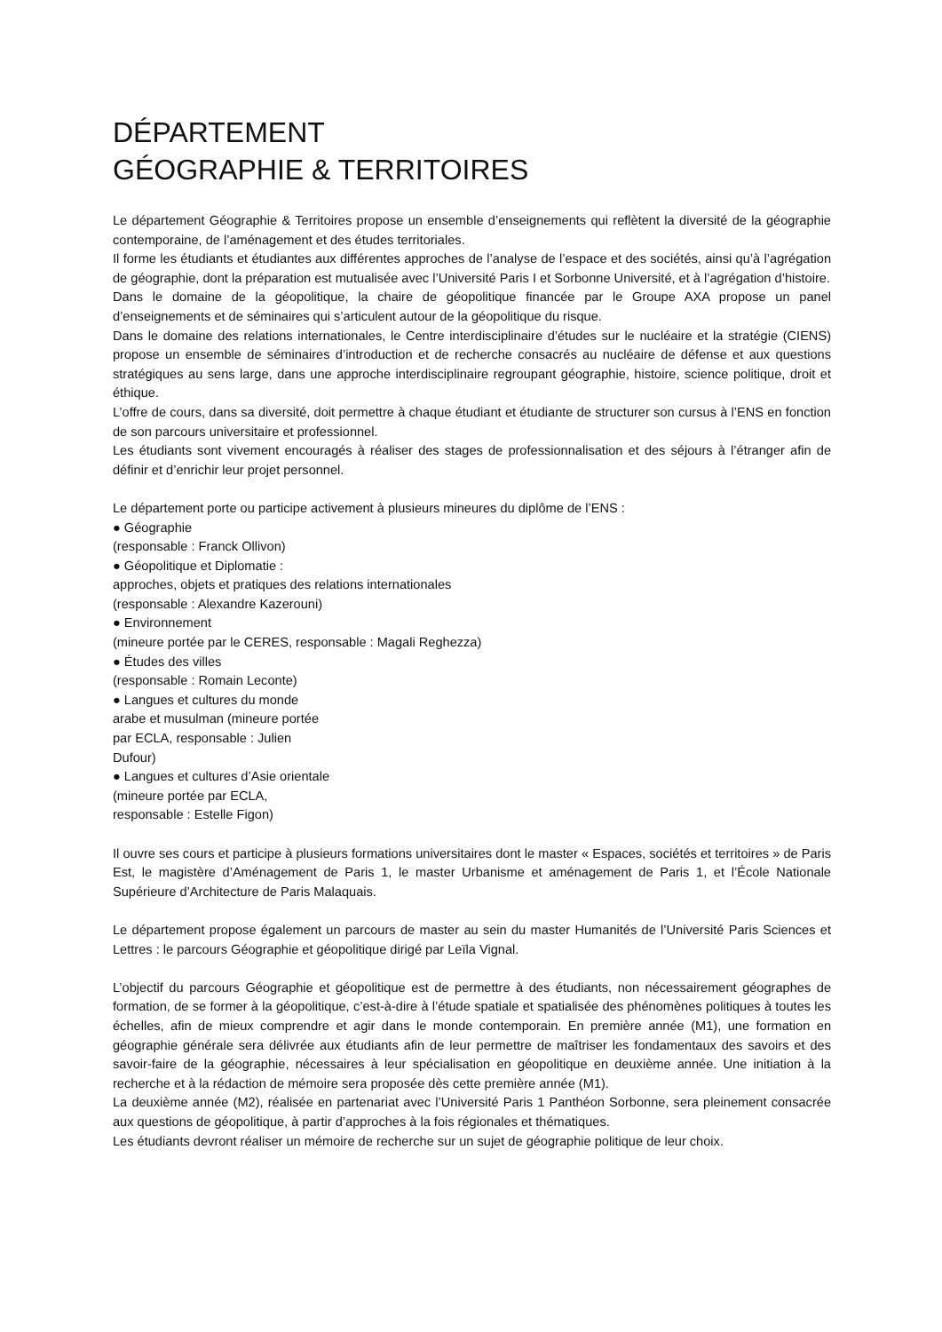DÉPARTEMENT
GÉOGRAPHIE & TERRITOIRES
Le département Géographie & Territoires propose un ensemble d’enseignements qui reflètent la diversité de la géographie contemporaine, de l’aménagement et des études territoriales.
Il forme les étudiants et étudiantes aux différentes approches de l’analyse de l’espace et des sociétés, ainsi qu’à l’agrégation de géographie, dont la préparation est mutualisée avec l’Université Paris I et Sorbonne Université, et à l’agrégation d’histoire.
Dans le domaine de la géopolitique, la chaire de géopolitique financée par le Groupe AXA propose un panel d’enseignements et de séminaires qui s’articulent autour de la géopolitique du risque.
Dans le domaine des relations internationales, le Centre interdisciplinaire d’études sur le nucléaire et la stratégie (CIENS) propose un ensemble de séminaires d’introduction et de recherche consacrés au nucléaire de défense et aux questions stratégiques au sens large, dans une approche interdisciplinaire regroupant géographie, histoire, science politique, droit et éthique.
L’offre de cours, dans sa diversité, doit permettre à chaque étudiant et étudiante de structurer son cursus à l’ENS en fonction de son parcours universitaire et professionnel.
Les étudiants sont vivement encouragés à réaliser des stages de professionnalisation et des séjours à l’étranger afin de définir et d’enrichir leur projet personnel.
Le département porte ou participe activement à plusieurs mineures du diplôme de l’ENS :
● Géographie
(responsable : Franck Ollivon)
● Géopolitique et Diplomatie :
approches, objets et pratiques des relations internationales
(responsable : Alexandre Kazerouni)
● Environnement
(mineure portée par le CERES, responsable : Magali Reghezza)
● Études des villes
(responsable : Romain Leconte)
● Langues et cultures du monde
arabe et musulman (mineure portée
par ECLA, responsable : Julien
Dufour)
● Langues et cultures d’Asie orientale
(mineure portée par ECLA,
responsable : Estelle Figon)
Il ouvre ses cours et participe à plusieurs formations universitaires dont le master « Espaces, sociétés et territoires » de Paris Est, le magistère d’Aménagement de Paris 1, le master Urbanisme et aménagement de Paris 1, et l’École Nationale Supérieure d’Architecture de Paris Malaquais.
Le département propose également un parcours de master au sein du master Humanités de l’Université Paris Sciences et Lettres : le parcours Géographie et géopolitique dirigé par Leïla Vignal.
L’objectif du parcours Géographie et géopolitique est de permettre à des étudiants, non nécessairement géographes de formation, de se former à la géopolitique, c’est-à-dire à l’étude spatiale et spatialisée des phénomènes politiques à toutes les échelles, afin de mieux comprendre et agir dans le monde contemporain. En première année (M1), une formation en géographie générale sera délivrée aux étudiants afin de leur permettre de maîtriser les fondamentaux des savoirs et des savoir-faire de la géographie, nécessaires à leur spécialisation en géopolitique en deuxième année. Une initiation à la recherche et à la rédaction de mémoire sera proposée dès cette première année (M1).
La deuxième année (M2), réalisée en partenariat avec l’Université Paris 1 Panthéon Sorbonne, sera pleinement consacrée aux questions de géopolitique, à partir d’approches à la fois régionales et thématiques.
Les étudiants devront réaliser un mémoire de recherche sur un sujet de géographie politique de leur choix.